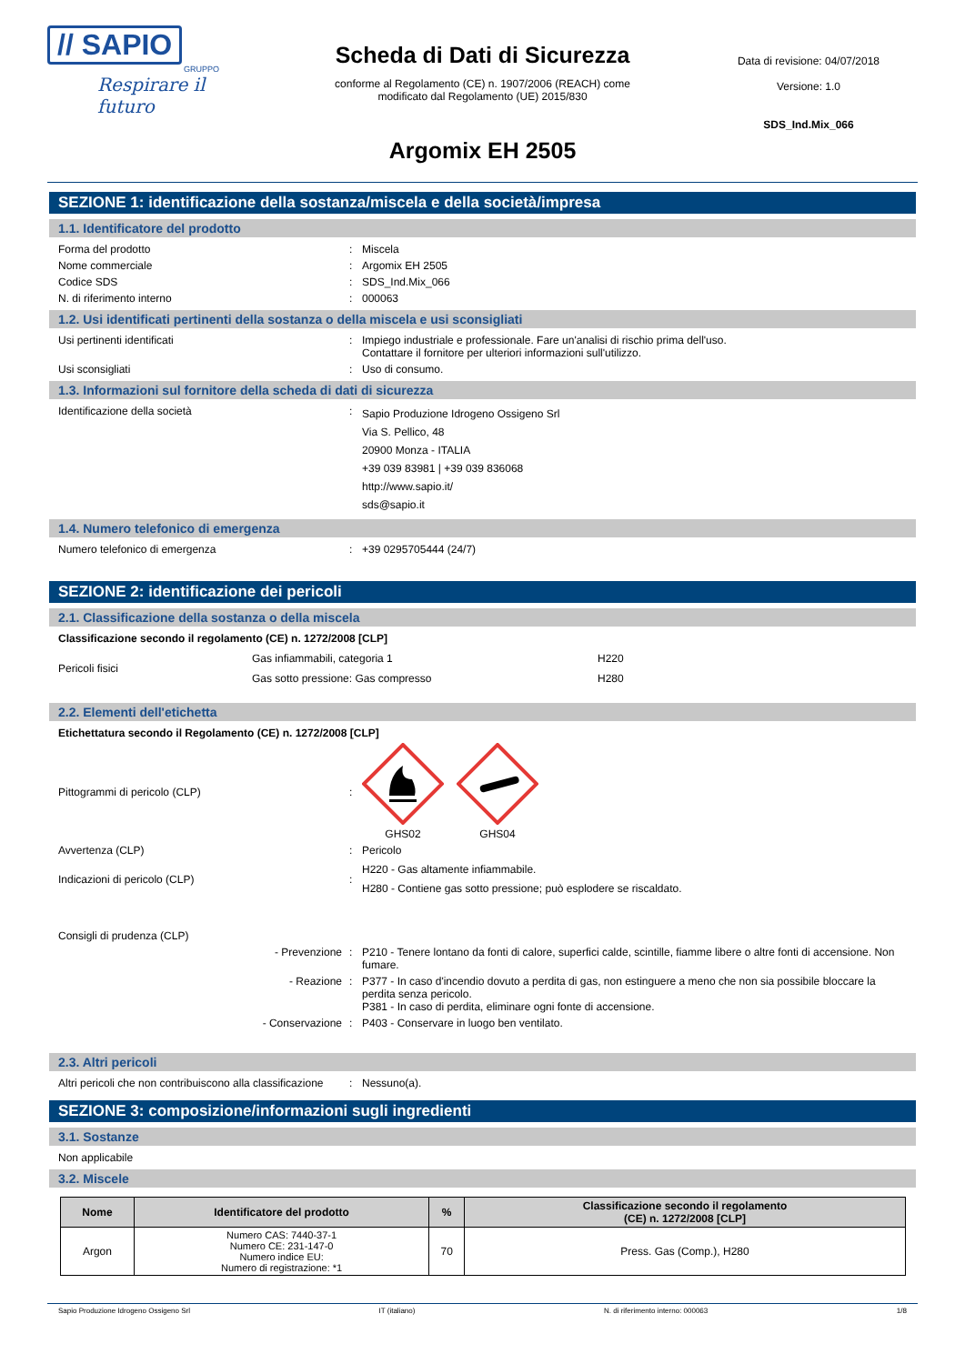// SAPIO
GRUPPO
Respirare il futuro
Scheda di Dati di Sicurezza
conforme al Regolamento (CE) n. 1907/2006 (REACH) come
modificato dal Regolamento (UE) 2015/830
Argomix EH 2505
Data di revisione: 04/07/2018
Versione: 1.0
SDS_Ind.Mix_066
SEZIONE 1: identificazione della sostanza/miscela e della società/impresa
1.1. Identificatore del prodotto
Forma del prodotto : Miscela
Nome commerciale : Argomix EH 2505
Codice SDS : SDS_Ind.Mix_066
N. di riferimento interno : 000063
1.2. Usi identificati pertinenti della sostanza o della miscela e usi sconsigliati
Usi pertinenti identificati : Impiego industriale e professionale. Fare un'analisi di rischio prima dell'uso.
Contattare il fornitore per ulteriori informazioni sull'utilizzo.
Usi sconsigliati : Uso di consumo.
1.3. Informazioni sul fornitore della scheda di dati di sicurezza
Identificazione della società :
Sapio Produzione Idrogeno Ossigeno Srl
Via S. Pellico, 48
20900 Monza - ITALIA
+39 039 83981 | +39 039 836068
http://www.sapio.it/
sds@sapio.it
1.4. Numero telefonico di emergenza
Numero telefonico di emergenza : +39 0295705444 (24/7)
SEZIONE 2: identificazione dei pericoli
2.1. Classificazione della sostanza o della miscela
Classificazione secondo il regolamento (CE) n. 1272/2008 [CLP]
Pericoli fisici
Gas infiammabili, categoria 1
Gas sotto pressione: Gas compresso
H220
H280
2.2. Elementi dell'etichetta
Etichettatura secondo il Regolamento (CE) n. 1272/2008 [CLP]
Pittogrammi di pericolo (CLP) :
GHS02
GHS04
Avvertenza (CLP) : Pericolo
Indicazioni di pericolo (CLP) :
H220 - Gas altamente infiammabile.
H280 - Contiene gas sotto pressione; può esplodere se riscaldato.
Consigli di prudenza (CLP)
- Prevenzione : P210 - Tenere lontano da fonti di calore, superfici calde, scintille, fiamme libere o altre fonti di accensione. Non fumare.
- Reazione : P377 - In caso d'incendio dovuto a perdita di gas, non estinguere a meno che non sia possibile bloccare la perdita senza pericolo.
P381 - In caso di perdita, eliminare ogni fonte di accensione.
- Conservazione : P403 - Conservare in luogo ben ventilato.
2.3. Altri pericoli
Altri pericoli che non contribuiscono alla classificazione
: Nessuno(a).
SEZIONE 3: composizione/informazioni sugli ingredienti
3.1. Sostanze
Non applicabile
3.2. Miscele
| Nome | Identificatore del prodotto | % | Classificazione secondo il regolamento (CE) n. 1272/2008 [CLP] |
| --- | --- | --- | --- |
| Argon | Numero CAS: 7440-37-1 Numero CE: 231-147-0 Numero indice EU: Numero di registrazione: *1 | 70 | Press. Gas (Comp.), H280 |
Sapio Produzione Idrogeno Ossigeno Srl IT (italiano) N. di riferimento interno: 000063 1/8